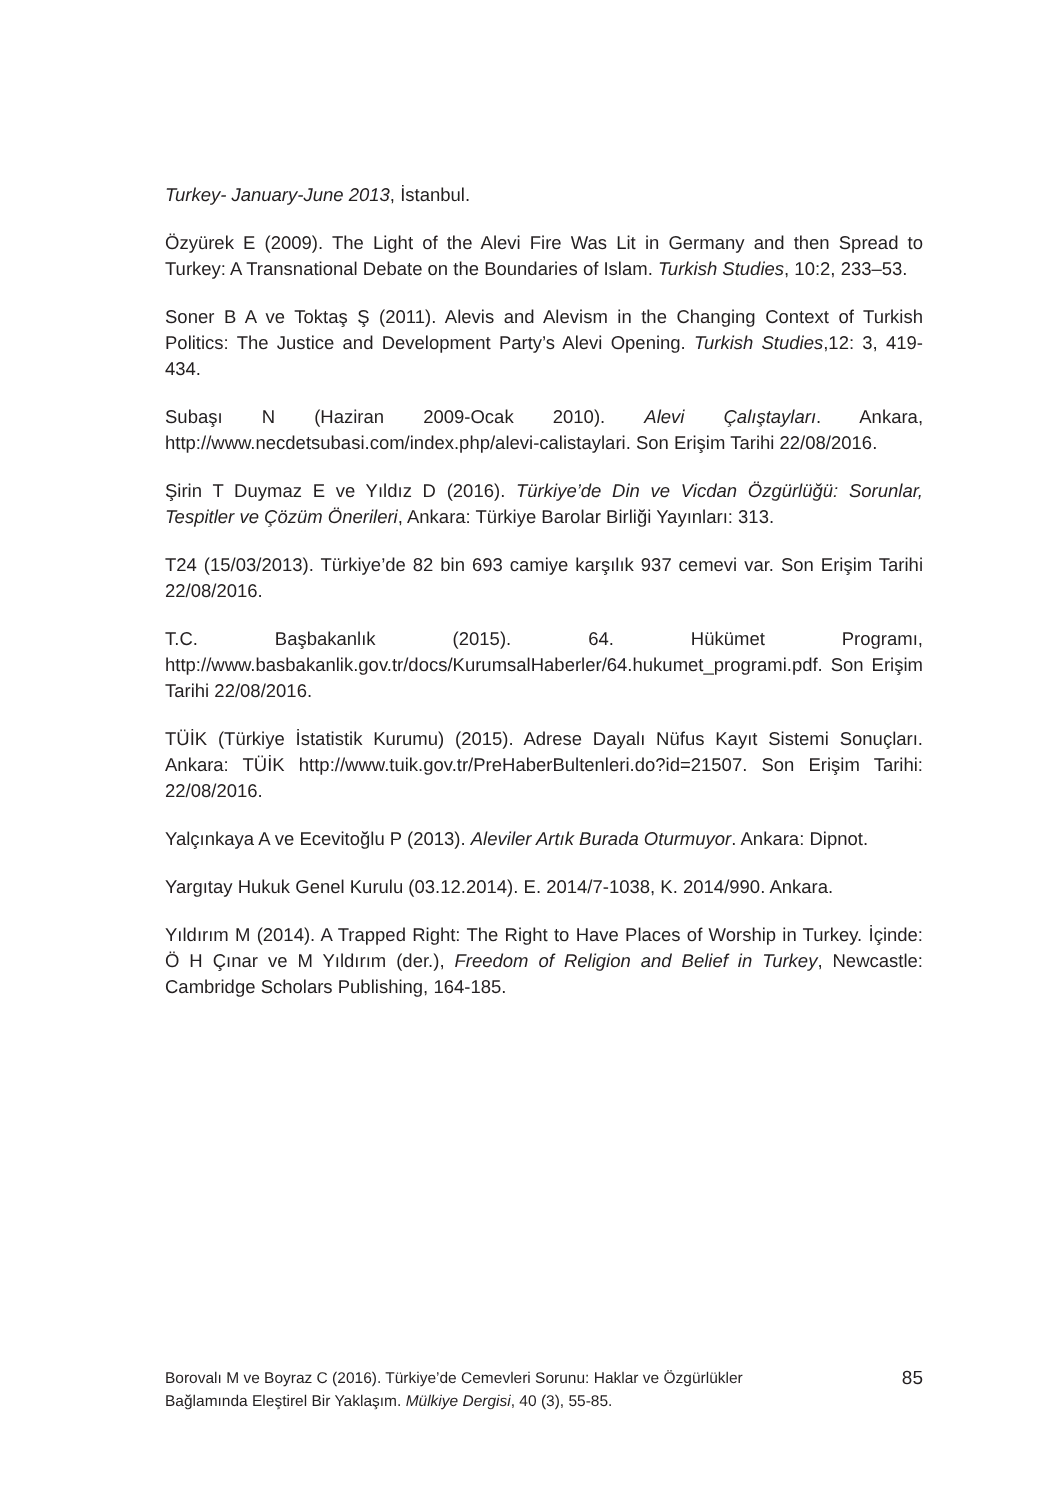Turkey- January-June 2013, İstanbul.
Özyürek E (2009). The Light of the Alevi Fire Was Lit in Germany and then Spread to Turkey: A Transnational Debate on the Boundaries of Islam. Turkish Studies, 10:2, 233–53.
Soner B A ve Toktaş Ş (2011). Alevis and Alevism in the Changing Context of Turkish Politics: The Justice and Development Party’s Alevi Opening. Turkish Studies,12: 3, 419-434.
Subaşı N (Haziran 2009-Ocak 2010). Alevi Çalıştayları. Ankara, http://www.necdetsubasi.com/index.php/alevi-calistaylari. Son Erişim Tarihi 22/08/2016.
Şirin T Duymaz E ve Yıldız D (2016). Türkiye’de Din ve Vicdan Özgürlüğü: Sorunlar, Tespitler ve Çözüm Önerileri, Ankara: Türkiye Barolar Birliği Yayınları: 313.
T24 (15/03/2013). Türkiye’de 82 bin 693 camiye karşılık 937 cemevi var. Son Erişim Tarihi 22/08/2016.
T.C. Başbakanlık (2015). 64. Hükümet Programı, http://www.basbakanlik.gov.tr/docs/KurumsalHaberler/64.hukumet_programi.pdf. Son Erişim Tarihi 22/08/2016.
TÜİK (Türkiye İstatistik Kurumu) (2015). Adrese Dayalı Nüfus Kayıt Sistemi Sonuçları. Ankara: TÜİK http://www.tuik.gov.tr/PreHaberBultenleri.do?id=21507. Son Erişim Tarihi: 22/08/2016.
Yalçınkaya A ve Ecevitoğlu P (2013). Aleviler Artık Burada Oturmuyor. Ankara: Dipnot.
Yargıtay Hukuk Genel Kurulu (03.12.2014). E. 2014/7-1038, K. 2014/990. Ankara.
Yıldırım M (2014). A Trapped Right: The Right to Have Places of Worship in Turkey. İçinde: Ö H Çınar ve M Yıldırım (der.), Freedom of Religion and Belief in Turkey, Newcastle: Cambridge Scholars Publishing, 164-185.
Borovalı M ve Boyraz C (2016). Türkiye’de Cemevleri Sorunu: Haklar ve Özgürlükler
Bağlamında Eleştirel Bir Yaklaşım. Mülkiye Dergisi, 40 (3), 55-85.
85